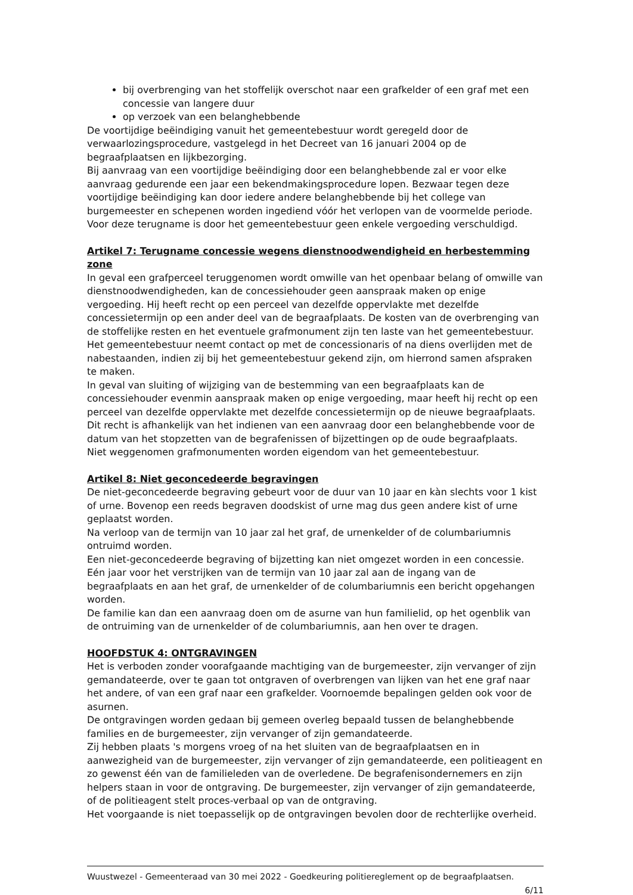bij overbrenging van het stoffelijk overschot naar een grafkelder of een graf met een concessie van langere duur
op verzoek van een belanghebbende
De voortijdige beëindiging vanuit het gemeentebestuur wordt geregeld door de verwaarlozingsprocedure, vastgelegd in het Decreet van 16 januari 2004 op de begraafplaatsen en lijkbezorging.
Bij aanvraag van een voortijdige beëindiging door een belanghebbende zal er voor elke aanvraag gedurende een jaar een bekendmakingsprocedure lopen. Bezwaar tegen deze voortijdige beëindiging kan door iedere andere belanghebbende bij het college van burgemeester en schepenen worden ingediend vóór het verlopen van de voormelde periode. Voor deze terugname is door het gemeentebestuur geen enkele vergoeding verschuldigd.
Artikel 7: Terugname concessie wegens dienstnoodwendigheid en herbestemming zone
In geval een grafperceel teruggenomen wordt omwille van het openbaar belang of omwille van dienstnoodwendigheden, kan de concessiehouder geen aanspraak maken op enige vergoeding. Hij heeft recht op een perceel van dezelfde oppervlakte met dezelfde concessietermijn op een ander deel van de begraafplaats. De kosten van de overbrenging van de stoffelijke resten en het eventuele grafmonument zijn ten laste van het gemeentebestuur. Het gemeentebestuur neemt contact op met de concessionaris of na diens overlijden met de nabestaanden, indien zij bij het gemeentebestuur gekend zijn, om hierrond samen afspraken te maken.
In geval van sluiting of wijziging van de bestemming van een begraafplaats kan de concessiehouder evenmin aanspraak maken op enige vergoeding, maar heeft hij recht op een perceel van dezelfde oppervlakte met dezelfde concessietermijn op de nieuwe begraafplaats. Dit recht is afhankelijk van het indienen van een aanvraag door een belanghebbende voor de datum van het stopzetten van de begrafenissen of bijzettingen op de oude begraafplaats.
Niet weggenomen grafmonumenten worden eigendom van het gemeentebestuur.
Artikel 8: Niet geconcedeerde begravingen
De niet-geconcedeerde begraving gebeurt voor de duur van 10 jaar en kàn slechts voor 1 kist of urne. Bovenop een reeds begraven doodskist of urne mag dus geen andere kist of urne geplaatst worden.
Na verloop van de termijn van 10 jaar zal het graf, de urnenkelder of de columbariumnis ontruimd worden.
Een niet-geconcedeerde begraving of bijzetting kan niet omgezet worden in een concessie.
Eén jaar voor het verstrijken van de termijn van 10 jaar zal aan de ingang van de begraafplaats en aan het graf, de urnenkelder of de columbariumnis een bericht opgehangen worden.
De familie kan dan een aanvraag doen om de asurne van hun familielid, op het ogenblik van de ontruiming van de urnenkelder of de columbariumnis, aan hen over te dragen.
HOOFDSTUK 4: ONTGRAVINGEN
Het is verboden zonder voorafgaande machtiging van de burgemeester, zijn vervanger of zijn gemandateerde, over te gaan tot ontgraven of overbrengen van lijken van het ene graf naar het andere, of van een graf naar een grafkelder. Voornoemde bepalingen gelden ook voor de asurnen.
De ontgravingen worden gedaan bij gemeen overleg bepaald tussen de belanghebbende families en de burgemeester, zijn vervanger of zijn gemandateerde.
Zij hebben plaats 's morgens vroeg of na het sluiten van de begraafplaatsen en in aanwezigheid van de burgemeester, zijn vervanger of zijn gemandateerde, een politieagent en zo gewenst één van de familieleden van de overledene. De begrafenisondernemers en zijn helpers staan in voor de ontgraving. De burgemeester, zijn vervanger of zijn gemandateerde, of de politieagent stelt proces-verbaal op van de ontgraving.
Het voorgaande is niet toepasselijk op de ontgravingen bevolen door de rechterlijke overheid.
Wuustwezel - Gemeenteraad van 30 mei 2022 - Goedkeuring politiereglement op de begraafplaatsen.
6/11